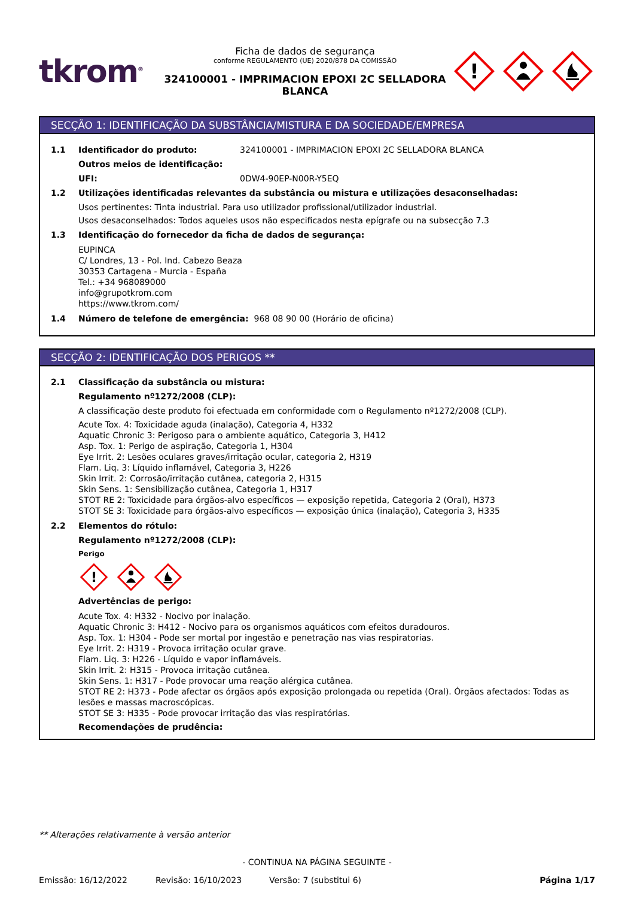tkrom<sup>®</sup>
Ficha de dados de segurança
conforme REGULAMENTO (UE) 2020/878 DA COMISSÃO
324100001 - IMPRIMACION EPOXI 2C SELLADORA BLANCA
!
SECÇÃO 1: IDENTIFICAÇÃO DA SUBSTÂNCIA/MISTURA E DA SOCIEDADE/EMPRESA
1.1 Identificador do produto: 324100001 - IMPRIMACION EPOXI 2C SELLADORA BLANCA
Outros meios de identificação:
UFI: 0DW4-90EP-N00R-Y5EQ
1.2 Utilizações identificadas relevantes da substância ou mistura e utilizações desaconselhadas:
Usos pertinentes: Tinta industrial. Para uso utilizador profissional/utilizador industrial.
Usos desaconselhados: Todos aqueles usos não especificados nesta epígrafe ou na subsecção 7.3
1.3 Identificação do fornecedor da ficha de dados de segurança:
EUPINCA
C/ Londres, 13 - Pol. Ind. Cabezo Beaza
30353 Cartagena - Murcia - España
Tel.: +34 968089000
info@grupotkrom.com
https://www.tkrom.com/
1.4 Número de telefone de emergência: 968 08 90 00 (Horário de oficina)
SECÇÃO 2: IDENTIFICAÇÃO DOS PERIGOS **
2.1 Classificação da substância ou mistura:
Regulamento nº1272/2008 (CLP):
A classificação deste produto foi efectuada em conformidade com o Regulamento nº1272/2008 (CLP).
Acute Tox. 4: Toxicidade aguda (inalação), Categoria 4, H332
Aquatic Chronic 3: Perigoso para o ambiente aquático, Categoria 3, H412
Asp. Tox. 1: Perigo de aspiração, Categoria 1, H304
Eye Irrit. 2: Lesões oculares graves/irritação ocular, categoria 2, H319
Flam. Liq. 3: Líquido inflamável, Categoria 3, H226
Skin Irrit. 2: Corrosão/irritação cutânea, categoria 2, H315
Skin Sens. 1: Sensibilização cutânea, Categoria 1, H317
STOT RE 2: Toxicidade para órgãos-alvo específicos — exposição repetida, Categoria 2 (Oral), H373
STOT SE 3: Toxicidade para órgãos-alvo específicos — exposição única (inalação), Categoria 3, H335
2.2 Elementos do rótulo:
Regulamento nº1272/2008 (CLP):
Perigo
!
Advertências de perigo:
Acute Tox. 4: H332 - Nocivo por inalação.
Aquatic Chronic 3: H412 - Nocivo para os organismos aquáticos com efeitos duradouros.
Asp. Tox. 1: H304 - Pode ser mortal por ingestão e penetração nas vias respiratorias.
Eye Irrit. 2: H319 - Provoca irritação ocular grave.
Flam. Liq. 3: H226 - Líquido e vapor inflamáveis.
Skin Irrit. 2: H315 - Provoca irritação cutânea.
Skin Sens. 1: H317 - Pode provocar uma reação alérgica cutânea.
STOT RE 2: H373 - Pode afectar os órgãos após exposição prolongada ou repetida (Oral). Órgãos afectados: Todas as lesões e massas macroscópicas.
STOT SE 3: H335 - Pode provocar irritação das vias respiratórias.
Recomendações de prudência:
** Alterações relativamente à versão anterior
- CONTINUA NA PÁGINA SEGUINTE -
Emissão: 16/12/2022 Revisão: 16/10/2023 Versão: 7 (substitui 6) Página 1/17